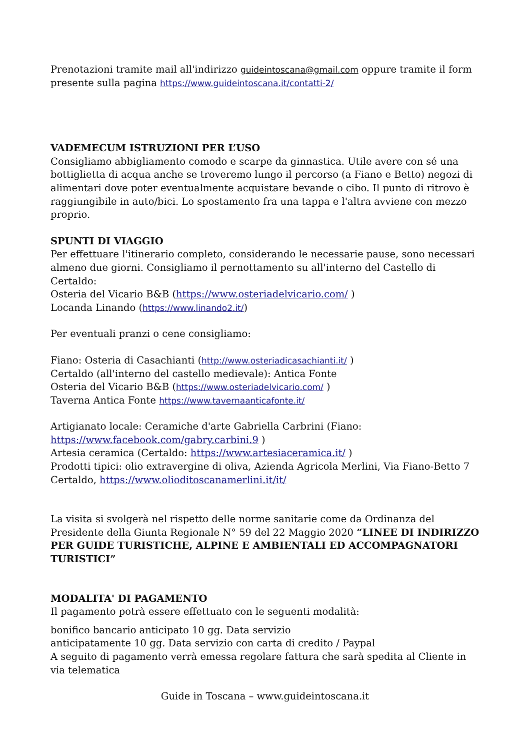Prenotazioni tramite mail all'indirizzo guideintoscana@gmail.com oppure tramite il form presente sulla pagina https://www.guideintoscana.it/contatti-2/
VADEMECUM ISTRUZIONI PER L’USO
Consigliamo abbigliamento comodo e scarpe da ginnastica. Utile avere con sé una bottiglietta di acqua anche se troveremo lungo il percorso (a Fiano e Betto) negozi di alimentari dove poter eventualmente acquistare bevande o cibo. Il punto di ritrovo è raggiungibile in auto/bici. Lo spostamento fra una tappa e l'altra avviene con mezzo proprio.
SPUNTI DI VIAGGIO
Per effettuare l'itinerario completo, considerando le necessarie pause, sono necessari almeno due giorni. Consigliamo il pernottamento su all'interno del Castello di Certaldo:
Osteria del Vicario B&B (https://www.osteriadelvicario.com/ )
Locanda Linando (https://www.linando2.it/)
Per eventuali pranzi o cene consigliamo:
Fiano: Osteria di Casachianti (http://www.osteriadicasachianti.it/ )
Certaldo (all'interno del castello medievale): Antica Fonte
Osteria del Vicario B&B (https://www.osteriadelvicario.com/ )
Taverna Antica Fonte https://www.tavernaanticafonte.it/
Artigianato locale: Ceramiche d'arte Gabriella Carbrini (Fiano: https://www.facebook.com/gabry.carbini.9 )
Artesia ceramica (Certaldo: https://www.artesiaceramica.it/ )
Prodotti tipici: olio extravergine di oliva, Azienda Agricola Merlini, Via Fiano-Betto 7 Certaldo, https://www.olioditoscanamerlini.it/it/
La visita si svolgerà nel rispetto delle norme sanitarie come da Ordinanza del Presidente della Giunta Regionale N° 59 del 22 Maggio 2020 “LINEE DI INDIRIZZO PER GUIDE TURISTICHE, ALPINE E AMBIENTALI ED ACCOMPAGNATORI TURISTICI”
MODALITA' DI PAGAMENTO
Il pagamento potrà essere effettuato con le seguenti modalità:
bonifico bancario anticipato 10 gg. Data servizio
anticipatamente 10 gg. Data servizio con carta di credito / Paypal
A seguito di pagamento verrà emessa regolare fattura che sarà spedita al Cliente in via telematica
Guide in Toscana – www.guideintoscana.it